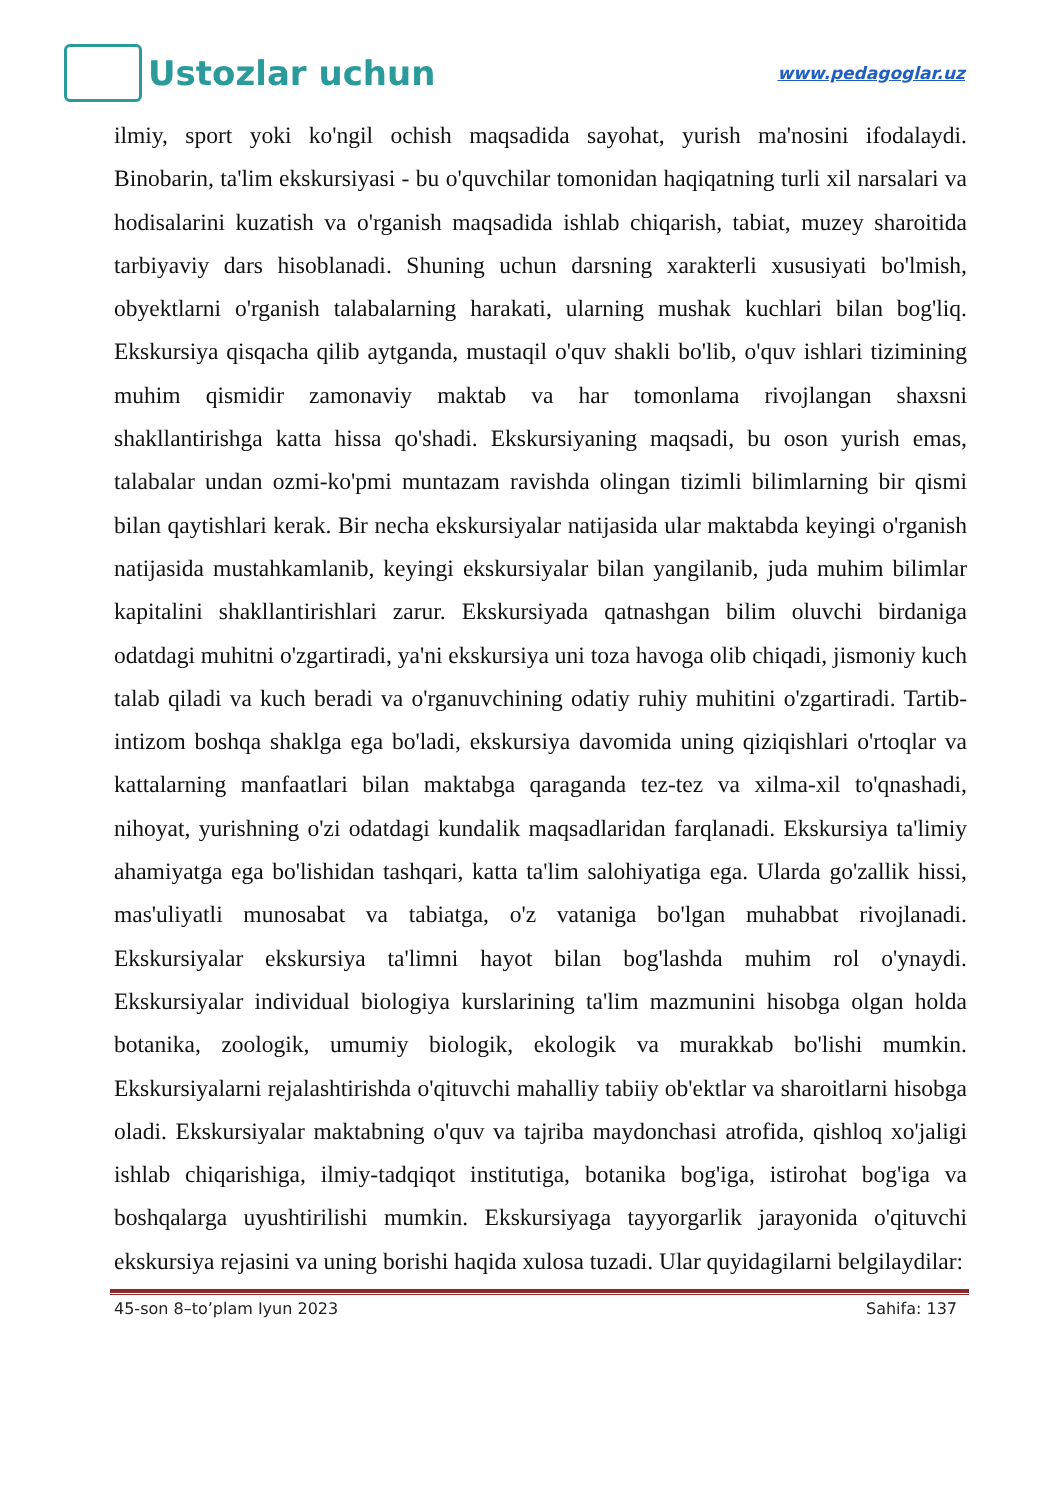Ustozlar uchun
www.pedagoglar.uz
ilmiy, sport yoki ko'ngil ochish maqsadida sayohat, yurish ma'nosini ifodalaydi. Binobarin, ta'lim ekskursiyasi - bu o'quvchilar tomonidan haqiqatning turli xil narsalari va hodisalarini kuzatish va o'rganish maqsadida ishlab chiqarish, tabiat, muzey sharoitida tarbiyaviy dars hisoblanadi. Shuning uchun darsning xarakterli xususiyati bo'lmish, obyektlarni o'rganish talabalarning harakati, ularning mushak kuchlari bilan bog'liq. Ekskursiya qisqacha qilib aytganda, mustaqil o'quv shakli bo'lib, o'quv ishlari tizimining muhim qismidir zamonaviy maktab va har tomonlama rivojlangan shaxsni shakllantirishga katta hissa qo'shadi. Ekskursiyaning maqsadi, bu oson yurish emas, talabalar undan ozmi-ko'pmi muntazam ravishda olingan tizimli bilimlarning bir qismi bilan qaytishlari kerak. Bir necha ekskursiyalar natijasida ular maktabda keyingi o'rganish natijasida mustahkamlanib, keyingi ekskursiyalar bilan yangilanib, juda muhim bilimlar kapitalini shakllantirishlari zarur. Ekskursiyada qatnashgan bilim oluvchi birdaniga odatdagi muhitni o'zgartiradi, ya'ni ekskursiya uni toza havoga olib chiqadi, jismoniy kuch talab qiladi va kuch beradi va o'rganuvchining odatiy ruhiy muhitini o'zgartiradi. Tartib-intizom boshqa shaklga ega bo'ladi, ekskursiya davomida uning qiziqishlari o'rtoqlar va kattalarning manfaatlari bilan maktabga qaraganda tez-tez va xilma-xil to'qnashadi, nihoyat, yurishning o'zi odatdagi kundalik maqsadlaridan farqlanadi. Ekskursiya ta'limiy ahamiyatga ega bo'lishidan tashqari, katta ta'lim salohiyatiga ega. Ularda go'zallik hissi, mas'uliyatli munosabat va tabiatga, o'z vataniga bo'lgan muhabbat rivojlanadi. Ekskursiyalar ekskursiya ta'limni hayot bilan bog'lashda muhim rol o'ynaydi. Ekskursiyalar individual biologiya kurslarining ta'lim mazmunini hisobga olgan holda botanika, zoologik, umumiy biologik, ekologik va murakkab bo'lishi mumkin. Ekskursiyalarni rejalashtirishda o'qituvchi mahalliy tabiiy ob'ektlar va sharoitlarni hisobga oladi. Ekskursiyalar maktabning o'quv va tajriba maydonchasi atrofida, qishloq xo'jaligi ishlab chiqarishiga, ilmiy-tadqiqot institutiga, botanika bog'iga, istirohat bog'iga va boshqalarga uyushtirilishi mumkin. Ekskursiyaga tayyorgarlik jarayonida o'qituvchi ekskursiya rejasini va uning borishi haqida xulosa tuzadi. Ular quyidagilarni belgilaydilar:
45-son 8–to’plam Iyun 2023 Sahifa: 137